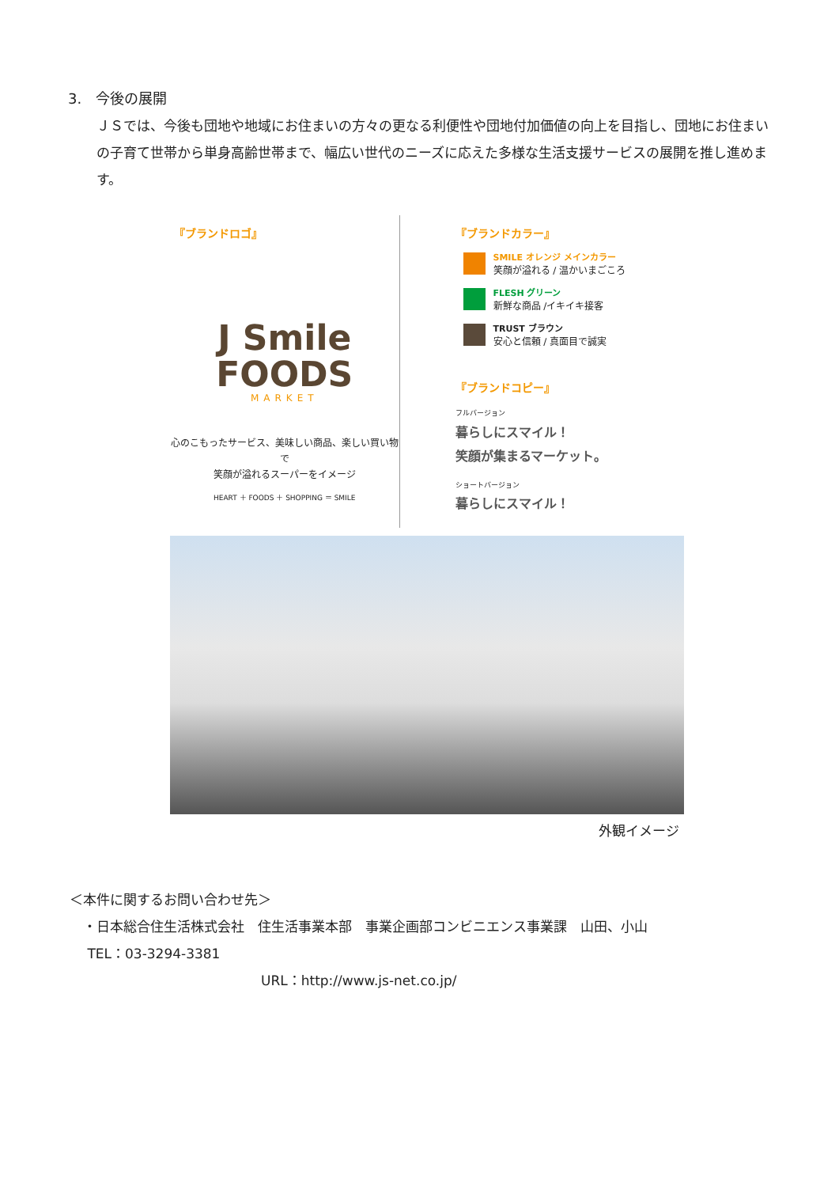3.　今後の展開
ＪＳでは、今後も団地や地域にお住まいの方々の更なる利便性や団地付加価値の向上を目指し、団地にお住まいの子育て世帯から単身高齢世帯まで、幅広い世代のニーズに応えた多様な生活支援サービスの展開を推し進めます。
『ブランドロゴ』
J Smile
FOODS
MARKET
心のこもったサービス、美味しい商品、楽しい買い物で
笑顔が溢れるスーパーをイメージ
HEART ＋ FOODS ＋ SHOPPING ＝ SMILE
『ブランドカラー』
SMILE オレンジ メインカラー
笑顔が溢れる / 温かいまごころ
FLESH グリーン
新鮮な商品 /イキイキ接客
TRUST ブラウン
安心と信頼 / 真面目で誠実
『ブランドコピー』
フルバージョン
暮らしにスマイル！
笑顔が集まるマーケット。
ショートバージョン
暮らしにスマイル！
外観イメージ
＜本件に関するお問い合わせ先＞
　・日本総合住生活株式会社　住生活事業本部　事業企画部コンビニエンス事業課　山田、小山
　 TEL：03-3294-3381
URL：http://www.js-net.co.jp/